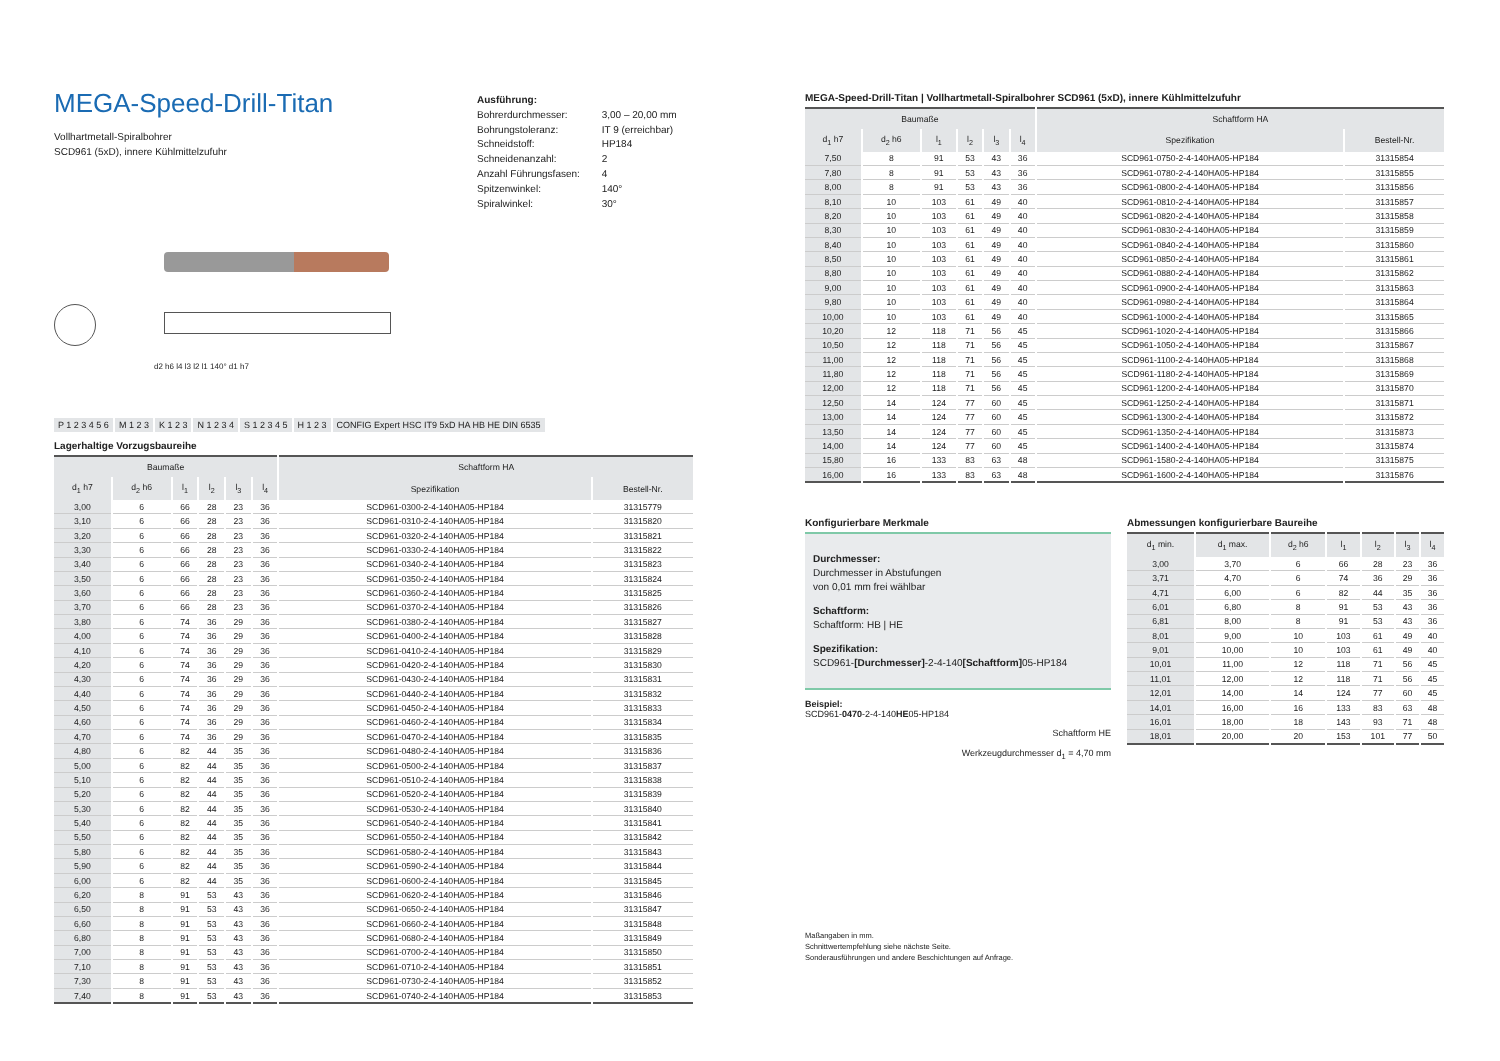MEGA-Speed-Drill-Titan
Vollhartmetall-Spiralbohrer
SCD961 (5xD), innere Kühlmittelzufuhr
| Ausführung: | |
| Bohrerdurchmesser: | 3,00 – 20,00 mm |
| Bohrungstoleranz: | IT 9 (erreichbar) |
| Schneidstoff: | HP184 |
| Schneidenanzahl: | 2 |
| Anzahl Führungsfasen: | 4 |
| Spitzenwinkel: | 140° |
| Spiralwinkel: | 30° |
d2 h6 l4 l3 l2 l1 140° d1 h7
P 1 2 3 4 5 6 M 1 2 3 K 1 2 3 N 1 2 3 4 S 1 2 3 4 5 H 1 2 3 CONFIG Expert HSC IT9 5xD HA HB HE DIN 6535
Lagerhaltige Vorzugsbaureihe
| Baumaße | | | | | | Schaftform HA | |
| --- | --- | --- | --- | --- | --- | --- | --- |
| d<sub>1</sub> h7 | d<sub>2</sub> h6 | l<sub>1</sub> | l<sub>2</sub> | l<sub>3</sub> | l<sub>4</sub> | Spezifikation | Bestell-Nr. |
| 3,00 | 6 | 66 | 28 | 23 | 36 | SCD961-0300-2-4-140HA05-HP184 | 31315779 |
| 3,10 | 6 | 66 | 28 | 23 | 36 | SCD961-0310-2-4-140HA05-HP184 | 31315820 |
| 3,20 | 6 | 66 | 28 | 23 | 36 | SCD961-0320-2-4-140HA05-HP184 | 31315821 |
| 3,30 | 6 | 66 | 28 | 23 | 36 | SCD961-0330-2-4-140HA05-HP184 | 31315822 |
| 3,40 | 6 | 66 | 28 | 23 | 36 | SCD961-0340-2-4-140HA05-HP184 | 31315823 |
| 3,50 | 6 | 66 | 28 | 23 | 36 | SCD961-0350-2-4-140HA05-HP184 | 31315824 |
| 3,60 | 6 | 66 | 28 | 23 | 36 | SCD961-0360-2-4-140HA05-HP184 | 31315825 |
| 3,70 | 6 | 66 | 28 | 23 | 36 | SCD961-0370-2-4-140HA05-HP184 | 31315826 |
| 3,80 | 6 | 74 | 36 | 29 | 36 | SCD961-0380-2-4-140HA05-HP184 | 31315827 |
| 4,00 | 6 | 74 | 36 | 29 | 36 | SCD961-0400-2-4-140HA05-HP184 | 31315828 |
| 4,10 | 6 | 74 | 36 | 29 | 36 | SCD961-0410-2-4-140HA05-HP184 | 31315829 |
| 4,20 | 6 | 74 | 36 | 29 | 36 | SCD961-0420-2-4-140HA05-HP184 | 31315830 |
| 4,30 | 6 | 74 | 36 | 29 | 36 | SCD961-0430-2-4-140HA05-HP184 | 31315831 |
| 4,40 | 6 | 74 | 36 | 29 | 36 | SCD961-0440-2-4-140HA05-HP184 | 31315832 |
| 4,50 | 6 | 74 | 36 | 29 | 36 | SCD961-0450-2-4-140HA05-HP184 | 31315833 |
| 4,60 | 6 | 74 | 36 | 29 | 36 | SCD961-0460-2-4-140HA05-HP184 | 31315834 |
| 4,70 | 6 | 74 | 36 | 29 | 36 | SCD961-0470-2-4-140HA05-HP184 | 31315835 |
| 4,80 | 6 | 82 | 44 | 35 | 36 | SCD961-0480-2-4-140HA05-HP184 | 31315836 |
| 5,00 | 6 | 82 | 44 | 35 | 36 | SCD961-0500-2-4-140HA05-HP184 | 31315837 |
| 5,10 | 6 | 82 | 44 | 35 | 36 | SCD961-0510-2-4-140HA05-HP184 | 31315838 |
| 5,20 | 6 | 82 | 44 | 35 | 36 | SCD961-0520-2-4-140HA05-HP184 | 31315839 |
| 5,30 | 6 | 82 | 44 | 35 | 36 | SCD961-0530-2-4-140HA05-HP184 | 31315840 |
| 5,40 | 6 | 82 | 44 | 35 | 36 | SCD961-0540-2-4-140HA05-HP184 | 31315841 |
| 5,50 | 6 | 82 | 44 | 35 | 36 | SCD961-0550-2-4-140HA05-HP184 | 31315842 |
| 5,80 | 6 | 82 | 44 | 35 | 36 | SCD961-0580-2-4-140HA05-HP184 | 31315843 |
| 5,90 | 6 | 82 | 44 | 35 | 36 | SCD961-0590-2-4-140HA05-HP184 | 31315844 |
| 6,00 | 6 | 82 | 44 | 35 | 36 | SCD961-0600-2-4-140HA05-HP184 | 31315845 |
| 6,20 | 8 | 91 | 53 | 43 | 36 | SCD961-0620-2-4-140HA05-HP184 | 31315846 |
| 6,50 | 8 | 91 | 53 | 43 | 36 | SCD961-0650-2-4-140HA05-HP184 | 31315847 |
| 6,60 | 8 | 91 | 53 | 43 | 36 | SCD961-0660-2-4-140HA05-HP184 | 31315848 |
| 6,80 | 8 | 91 | 53 | 43 | 36 | SCD961-0680-2-4-140HA05-HP184 | 31315849 |
| 7,00 | 8 | 91 | 53 | 43 | 36 | SCD961-0700-2-4-140HA05-HP184 | 31315850 |
| 7,10 | 8 | 91 | 53 | 43 | 36 | SCD961-0710-2-4-140HA05-HP184 | 31315851 |
| 7,30 | 8 | 91 | 53 | 43 | 36 | SCD961-0730-2-4-140HA05-HP184 | 31315852 |
| 7,40 | 8 | 91 | 53 | 43 | 36 | SCD961-0740-2-4-140HA05-HP184 | 31315853 |
MEGA-Speed-Drill-Titan | Vollhartmetall-Spiralbohrer SCD961 (5xD), innere Kühlmittelzufuhr
| Baumaße | | | | | | Schaftform HA | |
| --- | --- | --- | --- | --- | --- | --- | --- |
| d<sub>1</sub> h7 | d<sub>2</sub> h6 | l<sub>1</sub> | l<sub>2</sub> | l<sub>3</sub> | l<sub>4</sub> | Spezifikation | Bestell-Nr. |
| 7,50 | 8 | 91 | 53 | 43 | 36 | SCD961-0750-2-4-140HA05-HP184 | 31315854 |
| 7,80 | 8 | 91 | 53 | 43 | 36 | SCD961-0780-2-4-140HA05-HP184 | 31315855 |
| 8,00 | 8 | 91 | 53 | 43 | 36 | SCD961-0800-2-4-140HA05-HP184 | 31315856 |
| 8,10 | 10 | 103 | 61 | 49 | 40 | SCD961-0810-2-4-140HA05-HP184 | 31315857 |
| 8,20 | 10 | 103 | 61 | 49 | 40 | SCD961-0820-2-4-140HA05-HP184 | 31315858 |
| 8,30 | 10 | 103 | 61 | 49 | 40 | SCD961-0830-2-4-140HA05-HP184 | 31315859 |
| 8,40 | 10 | 103 | 61 | 49 | 40 | SCD961-0840-2-4-140HA05-HP184 | 31315860 |
| 8,50 | 10 | 103 | 61 | 49 | 40 | SCD961-0850-2-4-140HA05-HP184 | 31315861 |
| 8,80 | 10 | 103 | 61 | 49 | 40 | SCD961-0880-2-4-140HA05-HP184 | 31315862 |
| 9,00 | 10 | 103 | 61 | 49 | 40 | SCD961-0900-2-4-140HA05-HP184 | 31315863 |
| 9,80 | 10 | 103 | 61 | 49 | 40 | SCD961-0980-2-4-140HA05-HP184 | 31315864 |
| 10,00 | 10 | 103 | 61 | 49 | 40 | SCD961-1000-2-4-140HA05-HP184 | 31315865 |
| 10,20 | 12 | 118 | 71 | 56 | 45 | SCD961-1020-2-4-140HA05-HP184 | 31315866 |
| 10,50 | 12 | 118 | 71 | 56 | 45 | SCD961-1050-2-4-140HA05-HP184 | 31315867 |
| 11,00 | 12 | 118 | 71 | 56 | 45 | SCD961-1100-2-4-140HA05-HP184 | 31315868 |
| 11,80 | 12 | 118 | 71 | 56 | 45 | SCD961-1180-2-4-140HA05-HP184 | 31315869 |
| 12,00 | 12 | 118 | 71 | 56 | 45 | SCD961-1200-2-4-140HA05-HP184 | 31315870 |
| 12,50 | 14 | 124 | 77 | 60 | 45 | SCD961-1250-2-4-140HA05-HP184 | 31315871 |
| 13,00 | 14 | 124 | 77 | 60 | 45 | SCD961-1300-2-4-140HA05-HP184 | 31315872 |
| 13,50 | 14 | 124 | 77 | 60 | 45 | SCD961-1350-2-4-140HA05-HP184 | 31315873 |
| 14,00 | 14 | 124 | 77 | 60 | 45 | SCD961-1400-2-4-140HA05-HP184 | 31315874 |
| 15,80 | 16 | 133 | 83 | 63 | 48 | SCD961-1580-2-4-140HA05-HP184 | 31315875 |
| 16,00 | 16 | 133 | 83 | 63 | 48 | SCD961-1600-2-4-140HA05-HP184 | 31315876 |
Konfigurierbare Merkmale
Durchmesser:
Durchmesser in Abstufungen
von 0,01 mm frei wählbar
Schaftform:
Schaftform: HB | HE
Spezifikation:
SCD961-[Durchmesser]-2-4-140[Schaftform] 05-HP184
Beispiel:
SCD961-0470-2-4-140HE05-HP184
Schaftform HE
Werkzeugdurchmesser d<sub>1</sub> = 4,70 mm
Abmessungen konfigurierbare Baureihe
| d<sub>1</sub> min. | d<sub>1</sub> max. | d<sub>2</sub> h6 | l<sub>1</sub> | l<sub>2</sub> | l<sub>3</sub> | l<sub>4</sub> |
| --- | --- | --- | --- | --- | --- | --- |
| 3,00 | 3,70 | 6 | 66 | 28 | 23 | 36 |
| 3,71 | 4,70 | 6 | 74 | 36 | 29 | 36 |
| 4,71 | 6,00 | 6 | 82 | 44 | 35 | 36 |
| 6,01 | 6,80 | 8 | 91 | 53 | 43 | 36 |
| 6,81 | 8,00 | 8 | 91 | 53 | 43 | 36 |
| 8,01 | 9,00 | 10 | 103 | 61 | 49 | 40 |
| 9,01 | 10,00 | 10 | 103 | 61 | 49 | 40 |
| 10,01 | 11,00 | 12 | 118 | 71 | 56 | 45 |
| 11,01 | 12,00 | 12 | 118 | 71 | 56 | 45 |
| 12,01 | 14,00 | 14 | 124 | 77 | 60 | 45 |
| 14,01 | 16,00 | 16 | 133 | 83 | 63 | 48 |
| 16,01 | 18,00 | 18 | 143 | 93 | 71 | 48 |
| 18,01 | 20,00 | 20 | 153 | 101 | 77 | 50 |
Maßangaben in mm.
Schnittwertempfehlung siehe nächste Seite.
Sonderausführungen und andere Beschichtungen auf Anfrage.